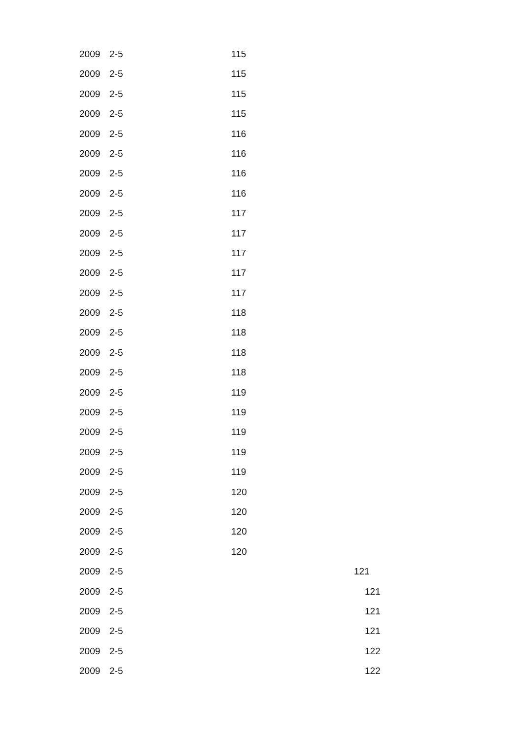2009 2-5 115
2009 2-5 115
2009 2-5 115
2009 2-5 115
2009 2-5 116
2009 2-5 116
2009 2-5 116
2009 2-5 116
2009 2-5 117
2009 2-5 117
2009 2-5 117
2009 2-5 117
2009 2-5 117
2009 2-5 118
2009 2-5 118
2009 2-5 118
2009 2-5 118
2009 2-5 119
2009 2-5 119
2009 2-5 119
2009 2-5 119
2009 2-5 119
2009 2-5 120
2009 2-5 120
2009 2-5 120
2009 2-5 120
2009 2-5 121
2009 2-5 121
2009 2-5 121
2009 2-5 121
2009 2-5 122
2009 2-5 122